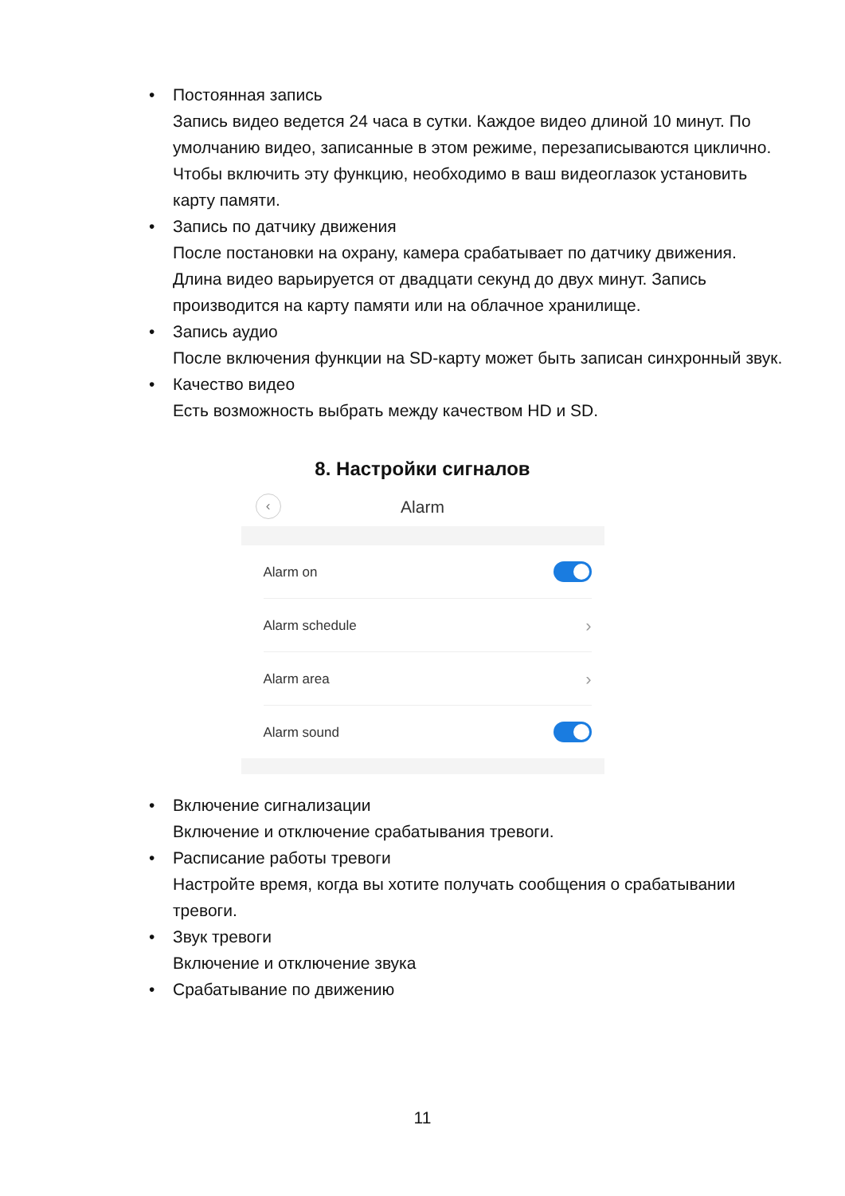• Постоянная запись
Запись видео ведется 24 часа в сутки. Каждое видео длиной 10 минут. По умолчанию видео, записанные в этом режиме, перезаписываются циклично. Чтобы включить эту функцию, необходимо в ваш видеоглазок установить карту памяти.
• Запись по датчику движения
После постановки на охрану, камера срабатывает по датчику движения. Длина видео варьируется от двадцати секунд до двух минут. Запись производится на карту памяти или на облачное хранилище.
• Запись аудио
После включения функции на SD-карту может быть записан синхронный звук.
• Качество видео
Есть возможность выбрать между качеством HD и SD.
8. Настройки сигналов
‹ Alarm
Alarm on
Alarm schedule ›
Alarm area ›
Alarm sound
• Включение сигнализации
Включение и отключение срабатывания тревоги.
• Расписание работы тревоги
Настройте время, когда вы хотите получать сообщения о срабатывании тревоги.
• Звук тревоги
Включение и отключение звука
• Срабатывание по движению
11